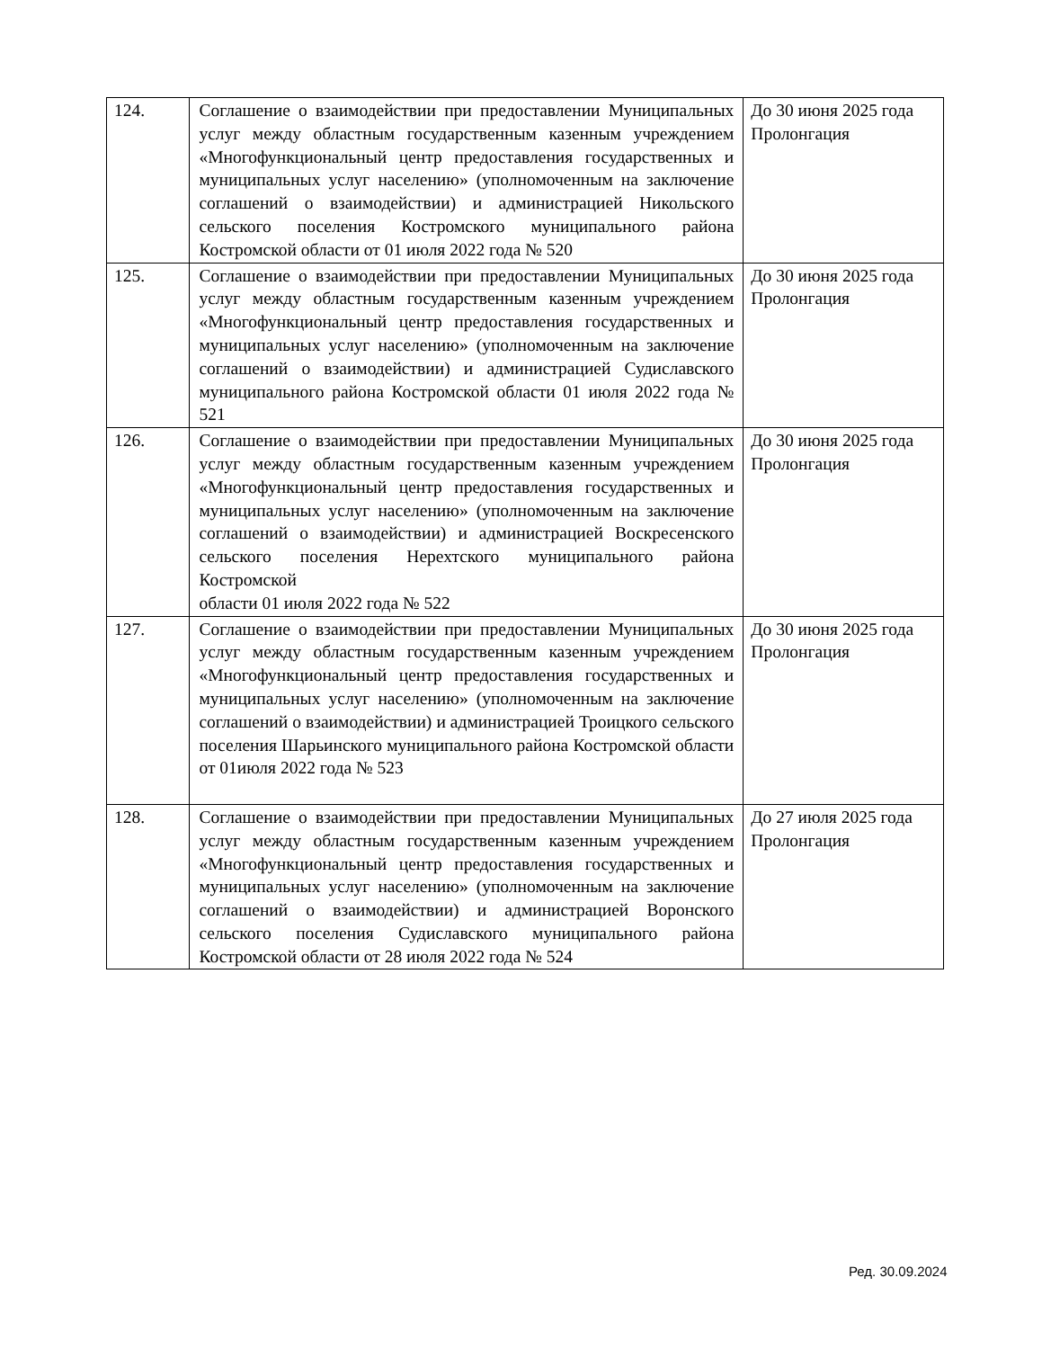| 124. | Соглашение о взаимодействии при предоставлении Муниципальных услуг между областным государственным казенным учреждением «Многофункциональный центр предоставления государственных и муниципальных услуг населению» (уполномоченным на заключение соглашений о взаимодействии) и администрацией Никольского сельского поселения Костромского муниципального района Костромской области от 01 июля 2022 года № 520 | До 30 июня 2025 года Пролонгация |
| 125. | Соглашение о взаимодействии при предоставлении Муниципальных услуг между областным государственным казенным учреждением «Многофункциональный центр предоставления государственных и муниципальных услуг населению» (уполномоченным на заключение соглашений о взаимодействии) и администрацией Судиславского муниципального района Костромской области 01 июля 2022 года № 521 | До 30 июня 2025 года Пролонгация |
| 126. | Соглашение о взаимодействии при предоставлении Муниципальных услуг между областным государственным казенным учреждением «Многофункциональный центр предоставления государственных и муниципальных услуг населению» (уполномоченным на заключение соглашений о взаимодействии) и администрацией Воскресенского сельского поселения Нерехтского муниципального района Костромской области 01 июля 2022 года № 522 | До 30 июня 2025 года Пролонгация |
| 127. | Соглашение о взаимодействии при предоставлении Муниципальных услуг между областным государственным казенным учреждением «Многофункциональный центр предоставления государственных и муниципальных услуг населению» (уполномоченным на заключение соглашений о взаимодействии) и администрацией Троицкого сельского поселения Шарьинского муниципального района Костромской области от 01июля 2022 года № 523 | До 30 июня 2025 года Пролонгация |
| 128. | Соглашение о взаимодействии при предоставлении Муниципальных услуг между областным государственным казенным учреждением «Многофункциональный центр предоставления государственных и муниципальных услуг населению» (уполномоченным на заключение соглашений о взаимодействии) и администрацией Воронского сельского поселения Судиславского муниципального района Костромской области от 28 июля 2022 года № 524 | До 27 июля 2025 года Пролонгация |
Ред. 30.09.2024